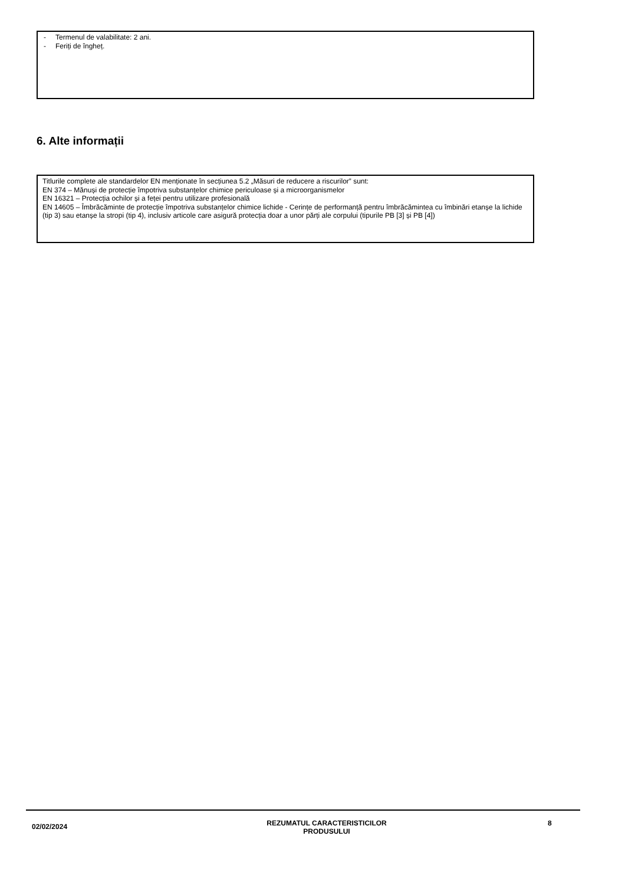- Termenul de valabilitate: 2 ani.
- Feriți de îngheț.
6. Alte informații
Titlurile complete ale standardelor EN menționate în secțiunea 5.2 „Măsuri de reducere a riscurilor” sunt:
EN 374 – Mănuși de protecție împotriva substanțelor chimice periculoase și a microorganismelor
EN 16321 – Protecția ochilor și a feței pentru utilizare profesională
EN 14605 – Îmbrăcăminte de protecție împotriva substanțelor chimice lichide - Cerințe de performanță pentru îmbrăcămintea cu îmbinări etanșe la lichide (tip 3) sau etanșe la stropi (tip 4), inclusiv articole care asigură protecția doar a unor părți ale corpului (tipurile PB [3] și PB [4])
02/02/2024
REZUMATUL CARACTERISTICILOR
PRODUSULUI
8